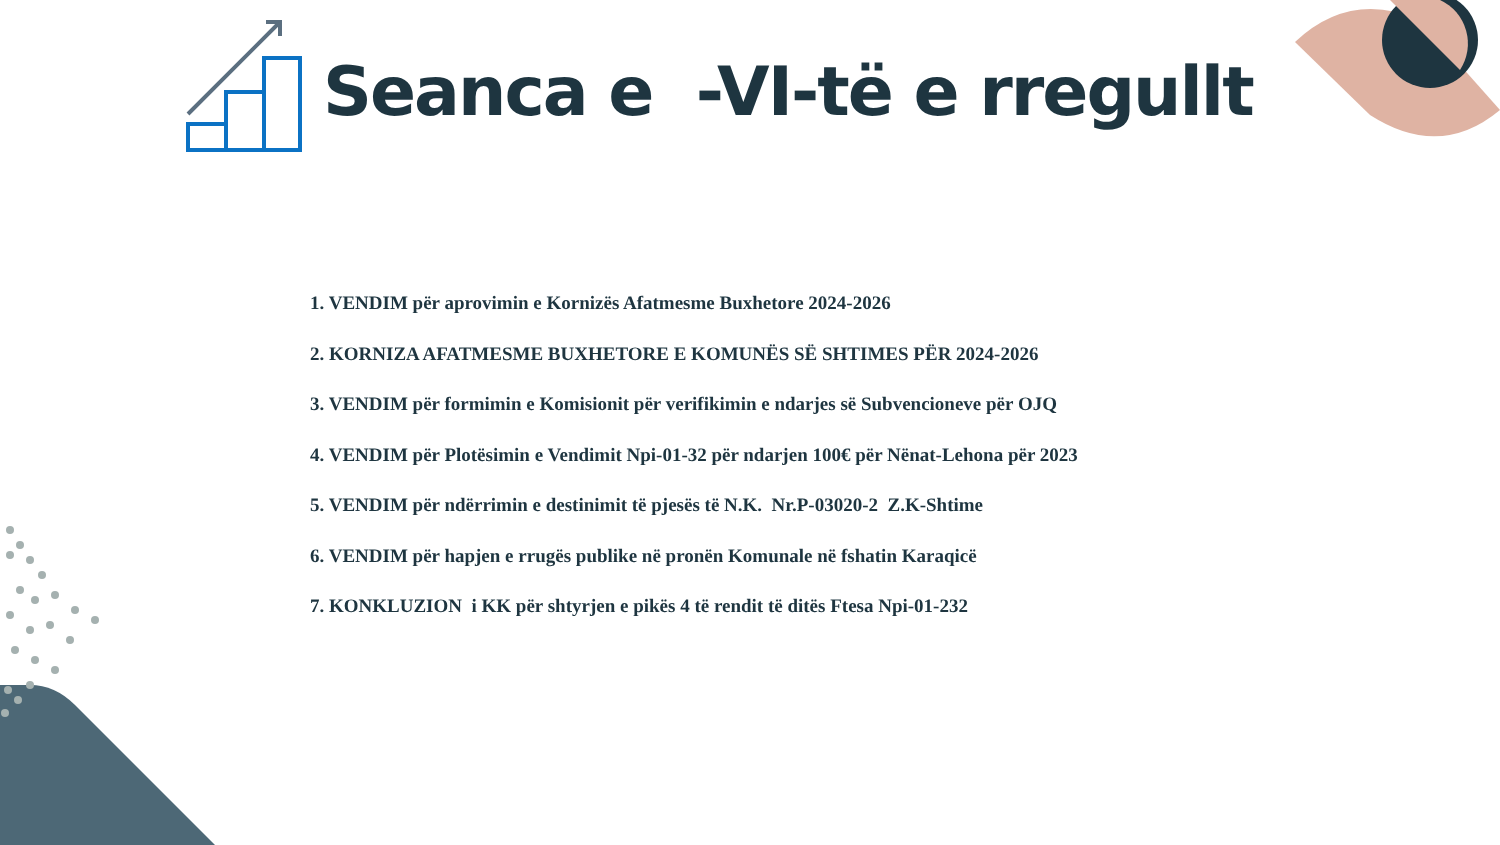Seanca e -VI-të e rregullt
1. VENDIM për aprovimin e Kornizës Afatmesme Buxhetore 2024-2026
2. KORNIZA AFATMESME BUXHETORE E KOMUNËS SË SHTIMES PËR 2024-2026
3. VENDIM për formimin e Komisionit për verifikimin e ndarjes së Subvencioneve për OJQ
4. VENDIM për Plotësimin e Vendimit Npi-01-32 për ndarjen 100€ për Nënat-Lehona për 2023
5. VENDIM për ndërrimin e destinimit të pjesës të N.K. Nr.P-03020-2 Z.K-Shtime
6. VENDIM për hapjen e rrugës publike në pronën Komunale në fshatin Karaqicë
7. KONKLUZION i KK për shtyrjen e pikës 4 të rendit të ditës Ftesa Npi-01-232